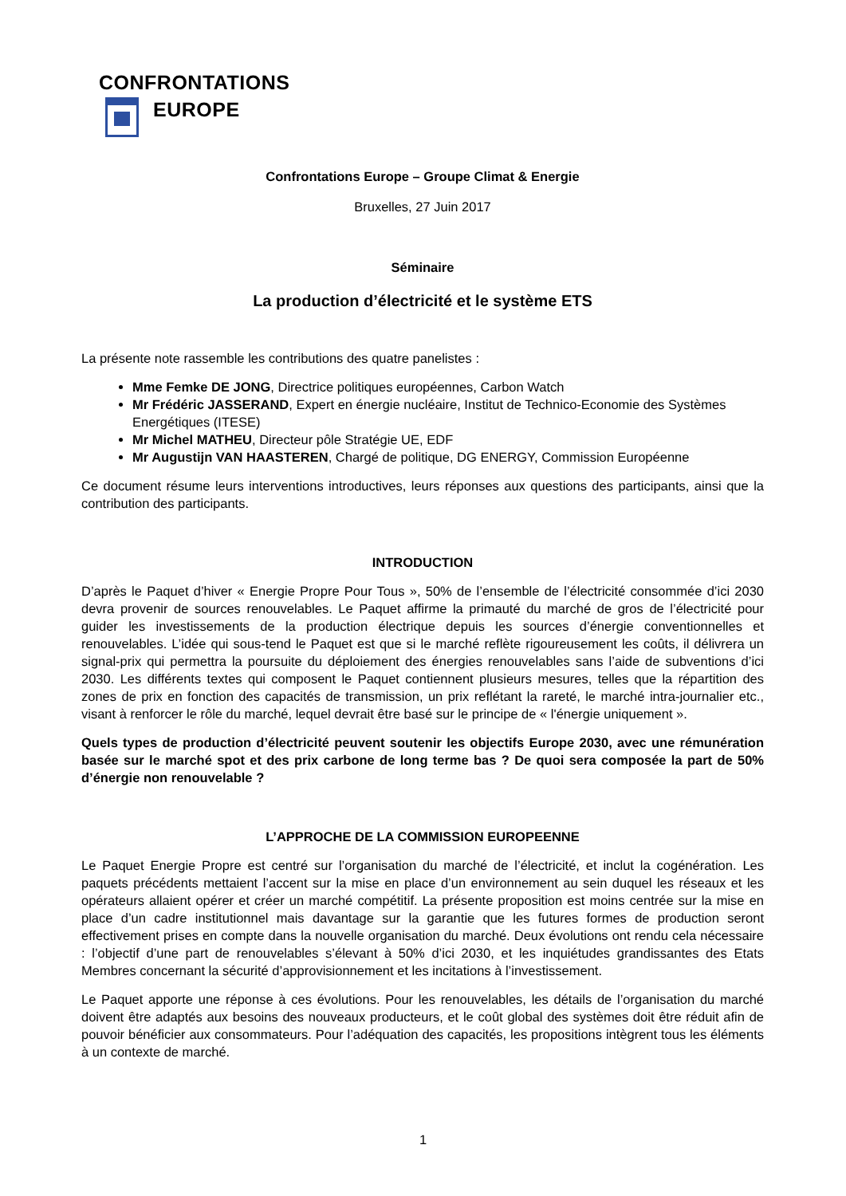CONFRONTATIONS
EUROPE
Confrontations Europe – Groupe Climat & Energie
Bruxelles, 27 Juin 2017
Séminaire
La production d’électricité et le système ETS
La présente note rassemble les contributions des quatre panelistes :
Mme Femke DE JONG, Directrice politiques européennes, Carbon Watch
Mr Frédéric JASSERAND, Expert en énergie nucléaire, Institut de Technico-Economie des Systèmes Energétiques (ITESE)
Mr Michel MATHEU, Directeur pôle Stratégie UE, EDF
Mr Augustijn VAN HAASTEREN, Chargé de politique, DG ENERGY, Commission Européenne
Ce document résume leurs interventions introductives, leurs réponses aux questions des participants, ainsi que la contribution des participants.
INTRODUCTION
D’après le Paquet d’hiver « Energie Propre Pour Tous », 50% de l’ensemble de l’électricité consommée d’ici 2030 devra provenir de sources renouvelables. Le Paquet affirme la primauté du marché de gros de l’électricité pour guider les investissements de la production électrique depuis les sources d’énergie conventionnelles et renouvelables. L’idée qui sous-tend le Paquet est que si le marché reflète rigoureusement les coûts, il délivrera un signal-prix qui permettra la poursuite du déploiement des énergies renouvelables sans l’aide de subventions d’ici 2030. Les différents textes qui composent le Paquet contiennent plusieurs mesures, telles que la répartition des zones de prix en fonction des capacités de transmission, un prix reflétant la rareté, le marché intra-journalier etc., visant à renforcer le rôle du marché, lequel devrait être basé sur le principe de « l'énergie uniquement ».
Quels types de production d’électricité peuvent soutenir les objectifs Europe 2030, avec une rémunération basée sur le marché spot et des prix carbone de long terme bas ? De quoi sera composée la part de 50% d’énergie non renouvelable ?
L’APPROCHE DE LA COMMISSION EUROPEENNE
Le Paquet Energie Propre est centré sur l’organisation du marché de l’électricité, et inclut la cogénération. Les paquets précédents mettaient l’accent sur la mise en place d’un environnement au sein duquel les réseaux et les opérateurs allaient opérer et créer un marché compétitif. La présente proposition est moins centrée sur la mise en place d’un cadre institutionnel mais davantage sur la garantie que les futures formes de production seront effectivement prises en compte dans la nouvelle organisation du marché. Deux évolutions ont rendu cela nécessaire : l’objectif d’une part de renouvelables s’élevant à 50% d’ici 2030, et les inquiétudes grandissantes des Etats Membres concernant la sécurité d’approvisionnement et les incitations à l’investissement.
Le Paquet apporte une réponse à ces évolutions. Pour les renouvelables, les détails de l’organisation du marché doivent être adaptés aux besoins des nouveaux producteurs, et le coût global des systèmes doit être réduit afin de pouvoir bénéficier aux consommateurs. Pour l’adéquation des capacités, les propositions intègrent tous les éléments à un contexte de marché.
1